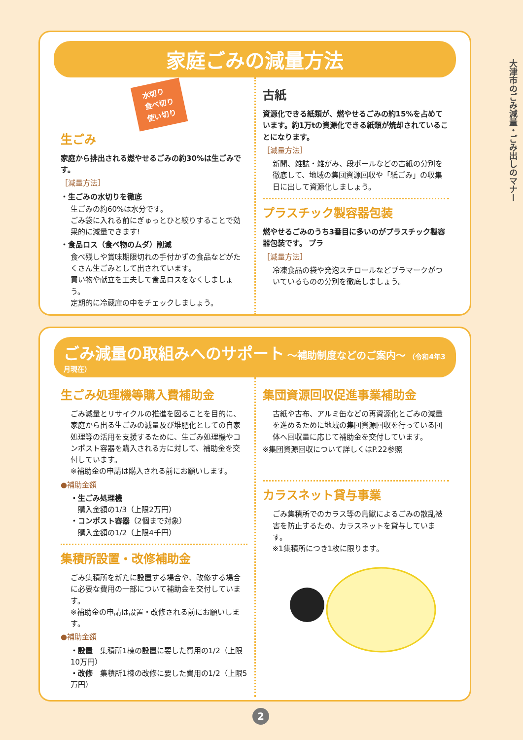大津市のごみ減量・ごみ出しのマナー
家庭ごみの減量方法
水切り
食べ切り
使い切り
生ごみ
家庭から排出される燃やせるごみの約30%は生ごみです。
［減量方法］
・生ごみの水切りを徹底
生ごみの約60%は水分です。
ごみ袋に入れる前にぎゅっとひと絞りすることで効果的に減量できます!
・食品ロス（食べ物のムダ）削減
食べ残しや賞味期限切れの手付かずの食品などがたくさん生ごみとして出されています。
買い物や献立を工夫して食品ロスをなくしましょう。
定期的に冷蔵庫の中をチェックしましょう。
古紙
資源化できる紙類が、燃やせるごみの約15%を占めています。約1万tの資源化できる紙類が焼却されていることになります。
［減量方法］
新聞、雑誌・雑がみ、段ボールなどの古紙の分別を徹底して、地域の集団資源回収や「紙ごみ」の収集日に出して資源化しましょう。
プラスチック製容器包装
燃やせるごみのうち3番目に多いのがプラスチック製容器包装です。 プラ
［減量方法］
冷凍食品の袋や発泡スチロールなどプラマークがついているものの分別を徹底しましょう。
ごみ減量の取組みへのサポート 〜補助制度などのご案内〜 （令和4年3月現在）
生ごみ処理機等購入費補助金
ごみ減量とリサイクルの推進を図ることを目的に、家庭から出る生ごみの減量及び堆肥化としての自家処理等の活用を支援するために、生ごみ処理機やコンポスト容器を購入される方に対して、補助金を交付しています。
※補助金の申請は購入される前にお願いします。
●補助金額
・生ごみ処理機
　購入金額の1/3（上限2万円）
・コンポスト容器（2個まで対象）
　購入金額の1/2（上限4千円）
集積所設置・改修補助金
ごみ集積所を新たに設置する場合や、改修する場合に必要な費用の一部について補助金を交付しています。
※補助金の申請は設置・改修される前にお願いします。
●補助金額
・設置　集積所1棟の設置に要した費用の1/2（上限10万円）
・改修　集積所1棟の改修に要した費用の1/2（上限5万円）
集団資源回収促進事業補助金
古紙や古布、アルミ缶などの再資源化とごみの減量を進めるために地域の集団資源回収を行っている団体へ回収量に応じて補助金を交付しています。
※集団資源回収について詳しくはP.22参照
カラスネット貸与事業
ごみ集積所でのカラス等の鳥獣によるごみの散乱被害を防止するため、カラスネットを貸与しています。
※1集積所につき1枚に限ります。
2